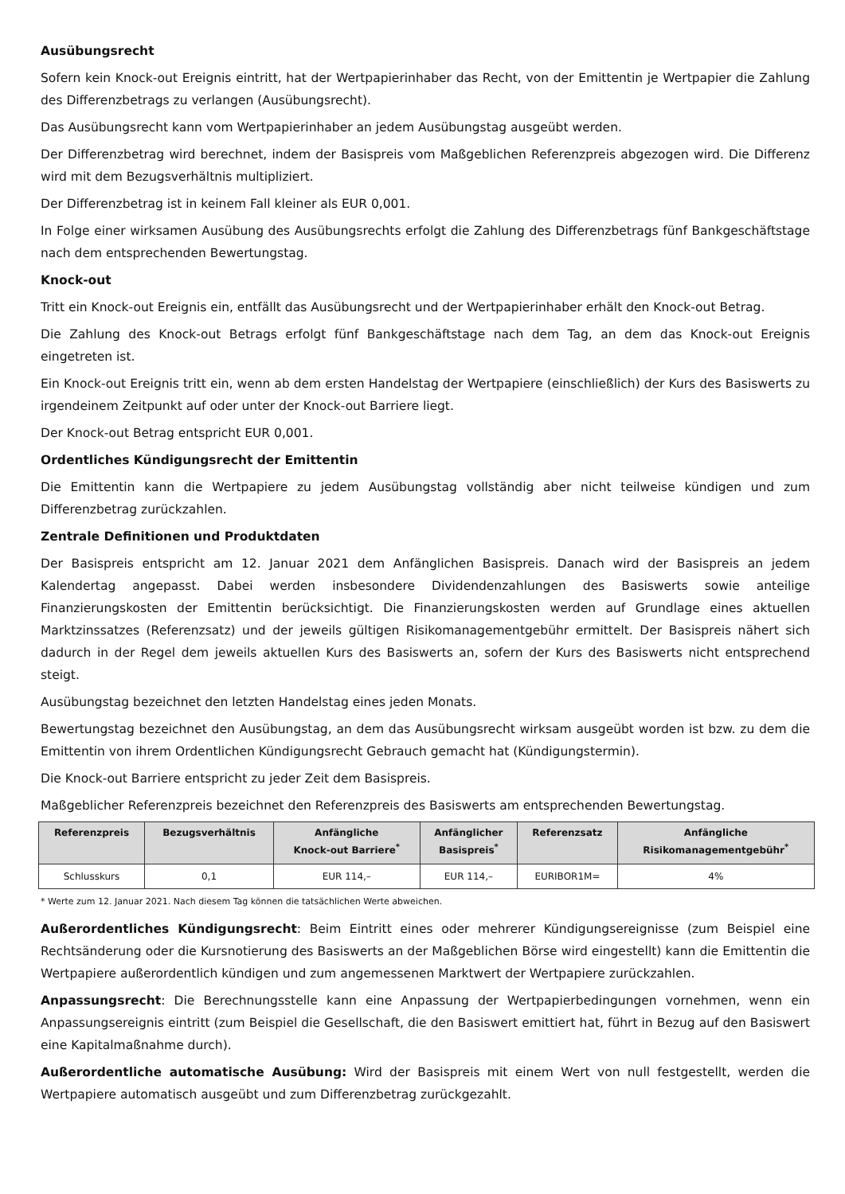Ausübungsrecht
Sofern kein Knock-out Ereignis eintritt, hat der Wertpapierinhaber das Recht, von der Emittentin je Wertpapier die Zahlung des Differenzbetrags zu verlangen (Ausübungsrecht).
Das Ausübungsrecht kann vom Wertpapierinhaber an jedem Ausübungstag ausgeübt werden.
Der Differenzbetrag wird berechnet, indem der Basispreis vom Maßgeblichen Referenzpreis abgezogen wird. Die Differenz wird mit dem Bezugsverhältnis multipliziert.
Der Differenzbetrag ist in keinem Fall kleiner als EUR 0,001.
In Folge einer wirksamen Ausübung des Ausübungsrechts erfolgt die Zahlung des Differenzbetrags fünf Bankgeschäftstage nach dem entsprechenden Bewertungstag.
Knock-out
Tritt ein Knock-out Ereignis ein, entfällt das Ausübungsrecht und der Wertpapierinhaber erhält den Knock-out Betrag.
Die Zahlung des Knock-out Betrags erfolgt fünf Bankgeschäftstage nach dem Tag, an dem das Knock-out Ereignis eingetreten ist.
Ein Knock-out Ereignis tritt ein, wenn ab dem ersten Handelstag der Wertpapiere (einschließlich) der Kurs des Basiswerts zu irgendeinem Zeitpunkt auf oder unter der Knock-out Barriere liegt.
Der Knock-out Betrag entspricht EUR 0,001.
Ordentliches Kündigungsrecht der Emittentin
Die Emittentin kann die Wertpapiere zu jedem Ausübungstag vollständig aber nicht teilweise kündigen und zum Differenzbetrag zurückzahlen.
Zentrale Definitionen und Produktdaten
Der Basispreis entspricht am 12. Januar 2021 dem Anfänglichen Basispreis. Danach wird der Basispreis an jedem Kalendertag angepasst. Dabei werden insbesondere Dividendenzahlungen des Basiswerts sowie anteilige Finanzierungskosten der Emittentin berücksichtigt. Die Finanzierungskosten werden auf Grundlage eines aktuellen Marktzinssatzes (Referenzsatz) und der jeweils gültigen Risikomanagementgebühr ermittelt. Der Basispreis nähert sich dadurch in der Regel dem jeweils aktuellen Kurs des Basiswerts an, sofern der Kurs des Basiswerts nicht entsprechend steigt.
Ausübungstag bezeichnet den letzten Handelstag eines jeden Monats.
Bewertungstag bezeichnet den Ausübungstag, an dem das Ausübungsrecht wirksam ausgeübt worden ist bzw. zu dem die Emittentin von ihrem Ordentlichen Kündigungsrecht Gebrauch gemacht hat (Kündigungstermin).
Die Knock-out Barriere entspricht zu jeder Zeit dem Basispreis.
Maßgeblicher Referenzpreis bezeichnet den Referenzpreis des Basiswerts am entsprechenden Bewertungstag.
| Referenzpreis | Bezugsverhältnis | Anfängliche Knock-out Barriere<sup>*</sup> | Anfänglicher Basispreis<sup>*</sup> | Referenzsatz | Anfängliche Risikomanagementgebühr<sup>*</sup> |
| --- | --- | --- | --- | --- | --- |
| Schlusskurs | 0,1 | EUR 114,– | EUR 114,– | EURIBOR1M= | 4% |
* Werte zum 12. Januar 2021. Nach diesem Tag können die tatsächlichen Werte abweichen.
Außerordentliches Kündigungsrecht: Beim Eintritt eines oder mehrerer Kündigungsereignisse (zum Beispiel eine Rechtsänderung oder die Kursnotierung des Basiswerts an der Maßgeblichen Börse wird eingestellt) kann die Emittentin die Wertpapiere außerordentlich kündigen und zum angemessenen Marktwert der Wertpapiere zurückzahlen.
Anpassungsrecht: Die Berechnungsstelle kann eine Anpassung der Wertpapierbedingungen vornehmen, wenn ein Anpassungsereignis eintritt (zum Beispiel die Gesellschaft, die den Basiswert emittiert hat, führt in Bezug auf den Basiswert eine Kapitalmaßnahme durch).
Außerordentliche automatische Ausübung: Wird der Basispreis mit einem Wert von null festgestellt, werden die Wertpapiere automatisch ausgeübt und zum Differenzbetrag zurückgezahlt.